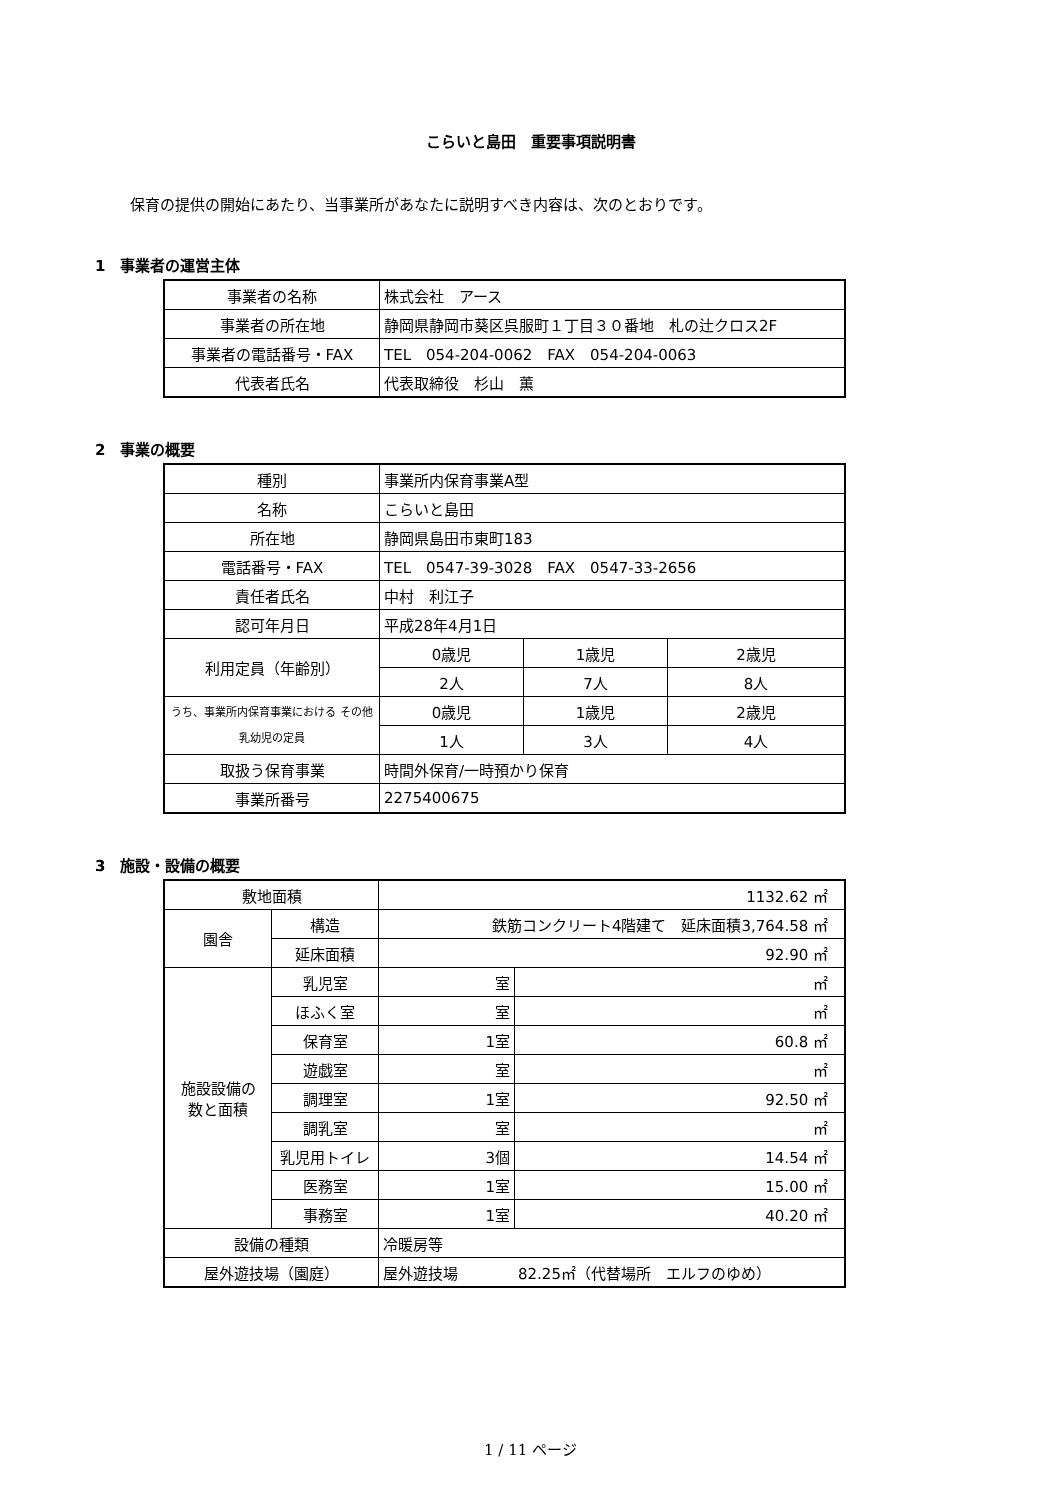こらいと島田　重要事項説明書
保育の提供の開始にあたり、当事業所があなたに説明すべき内容は、次のとおりです。
1　事業者の運営主体
| 事業者の名称 | 株式会社 アース |
| 事業者の所在地 | 静岡県静岡市葵区呉服町１丁目３０番地 札の辻クロス2F |
| 事業者の電話番号・FAX | TEL 054-204-0062 FAX 054-204-0063 |
| 代表者氏名 | 代表取締役 杉山 薫 |
2　事業の概要
| 種別 | 事業所内保育事業A型 | | |
| 名称 | こらいと島田 | | |
| 所在地 | 静岡県島田市東町183 | | |
| 電話番号・FAX | TEL 0547-39-3028 FAX 0547-33-2656 | | |
| 責任者氏名 | 中村 利江子 | | |
| 認可年月日 | 平成28年4月1日 | | |
| 利用定員（年齢別） | 0歳児 | 1歳児 | 2歳児 |
| | 2人 | 7人 | 8人 |
| うち、事業所内保育事業における その他乳幼児の定員 | 0歳児 | 1歳児 | 2歳児 |
| | 1人 | 3人 | 4人 |
| 取扱う保育事業 | 時間外保育/一時預かり保育 | | |
| 事業所番号 | 2275400675 | | |
3　施設・設備の概要
| 敷地面積 | | 1132.62 ㎡ | |
| 園舎 | 構造 | 鉄筋コンクリート4階建て 延床面積3,764.58 ㎡ | |
| | 延床面積 | 92.90 ㎡ | |
| 施設設備の 数と面積 | 乳児室 | 室 | ㎡ |
| | ほふく室 | 室 | ㎡ |
| | 保育室 | 1室 | 60.8 ㎡ |
| | 遊戯室 | 室 | ㎡ |
| | 調理室 | 1室 | 92.50 ㎡ |
| | 調乳室 | 室 | ㎡ |
| | 乳児用トイレ | 3個 | 14.54 ㎡ |
| | 医務室 | 1室 | 15.00 ㎡ |
| | 事務室 | 1室 | 40.20 ㎡ |
| 設備の種類 | | 冷暖房等 | |
| 屋外遊技場（園庭） | | 屋外遊技場 82.25㎡（代替場所 エルフのゆめ） | |
1 / 11 ページ